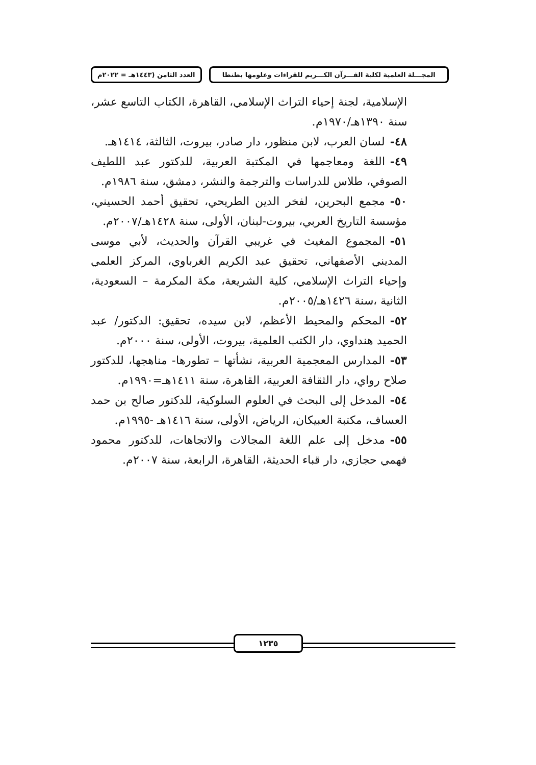المجـــلة العلمية لكلية القـــرآن الكـــريم للقراءات وعلومها بطنطا
العدد الثامن (١٤٤٣هـ = ٢٠٢٢م
الإسلامية، لجنة إحياء التراث الإسلامي، القاهرة، الكتاب التاسع عشر، سنة ١٣٩٠هـ/١٩٧٠م.
٤٨-لسان العرب، لابن منظور، دار صادر، بيروت، الثالثة، ١٤١٤هـ.
٤٩-اللغة ومعاجمها في المكتبة العربية، للدكتور عبد اللطيف الصوفي، طلاس للدراسات والترجمة والنشر، دمشق، سنة ١٩٨٦م.
٥٠-مجمع البحرين، لفخر الدين الطريحي، تحقيق أحمد الحسيني، مؤسسة التاريخ العربي، بيروت-لبنان، الأولى، سنة ١٤٢٨هـ/٢٠٠٧م.
٥١-المجموع المغيث في غريبي القرآن والحديث، لأبي موسى المديني الأصفهاني، تحقيق عبد الكريم الغرباوي، المركز العلمي وإحياء التراث الإسلامي، كلية الشريعة، مكة المكرمة – السعودية، الثانية ،سنة ١٤٢٦هـ/٢٠٠٥م.
٥٢-المحكم والمحيط الأعظم، لابن سيده، تحقيق: الدكتور/ عبد الحميد هنداوي، دار الكتب العلمية، بيروت، الأولى، سنة ٢٠٠٠م.
٥٣-المدارس المعجمية العربية، نشأتها – تطورها- مناهجها، للدكتور صلاح رواي، دار الثقافة العربية، القاهرة، سنة ١٤١١هـ=١٩٩٠م.
٥٤-المدخل إلى البحث في العلوم السلوكية، للدكتور صالح بن حمد العساف، مكتبة العبيكان، الرياض، الأولى، سنة ١٤١٦هـ -١٩٩٥م.
٥٥-مدخل إلى علم اللغة المجالات والاتجاهات، للدكتور محمود فهمي حجازي، دار قباء الحديثة، القاهرة، الرابعة، سنة ٢٠٠٧م.
١٢٣٥